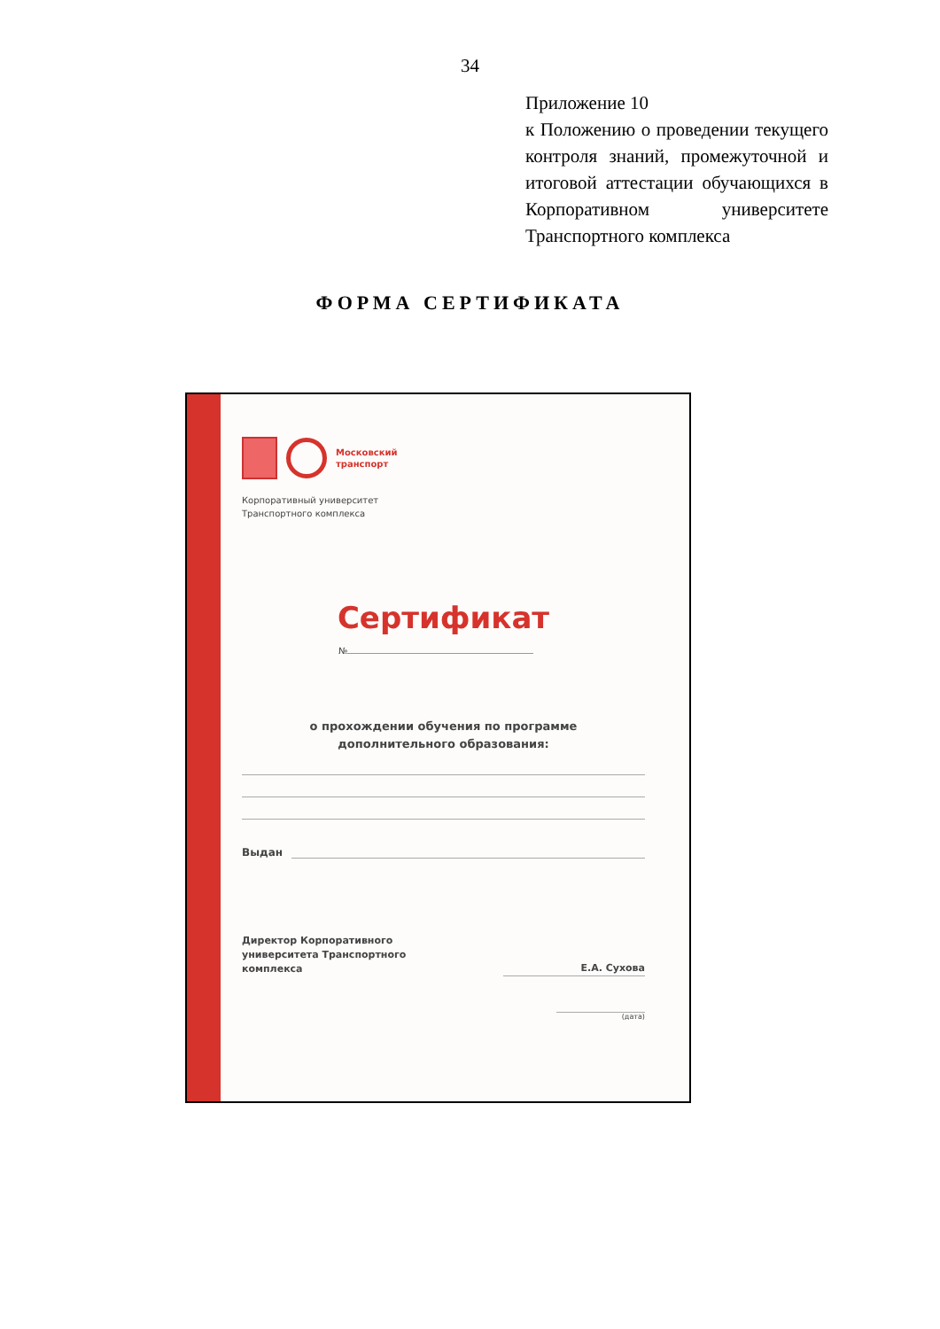34
Приложение 10
к Положению о проведении текущего контроля знаний, промежуточной и итоговой аттестации обучающихся в Корпоративном университете Транспортного комплекса
ФОРМА СЕРТИФИКАТА
Московский
транспорт
Корпоративный университет
Транспортного комплекса
Сертификат
№
о прохождении обучения по программе
дополнительного образования:
Выдан
Директор Корпоративного
университета Транспортного
комплекса
Е.А. Сухова
(дата)